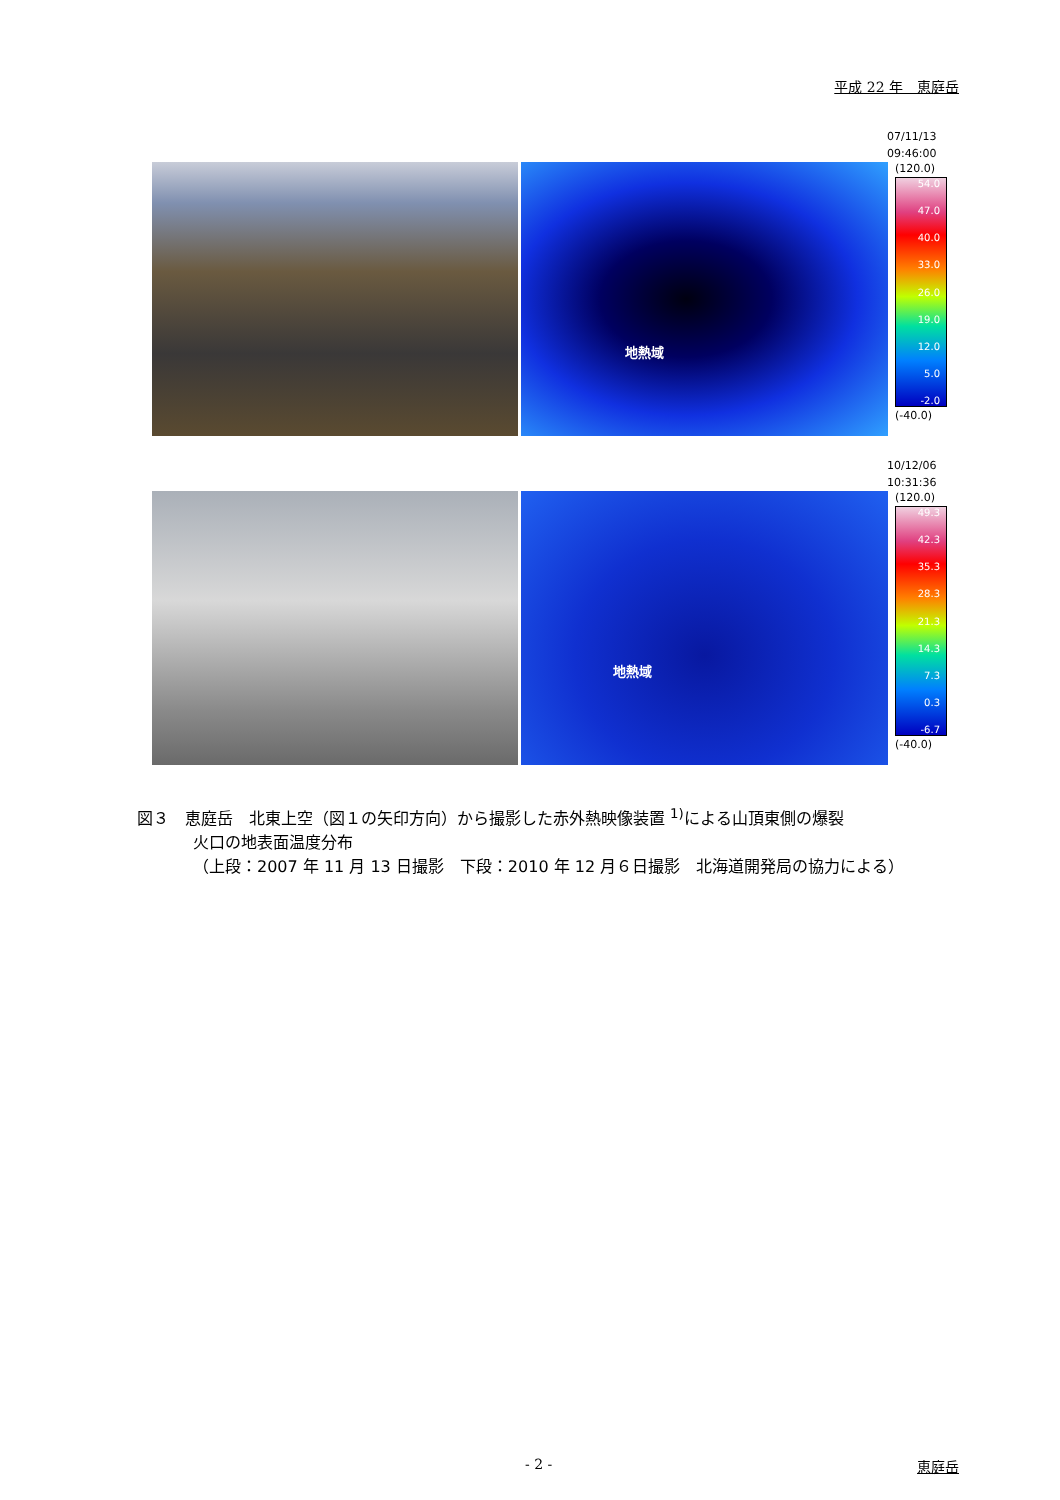平成 22 年　恵庭岳
07/11/13
09:46:00
地熱域
(120.0)
54.0
47.0
40.0
33.0
26.0
19.0
12.0
5.0
-2.0
(-40.0)
10/12/06
10:31:36
地熱域
(120.0)
49.3
42.3
35.3
28.3
21.3
14.3
7.3
0.3
-6.7
(-40.0)
図３　恵庭岳　北東上空（図１の矢印方向）から撮影した赤外熱映像装置 <sup>1)</sup>による山頂東側の爆裂
火口の地表面温度分布
（上段：2007 年 11 月 13 日撮影　下段：2010 年 12 月６日撮影　北海道開発局の協力による）
- 2 - 恵庭岳